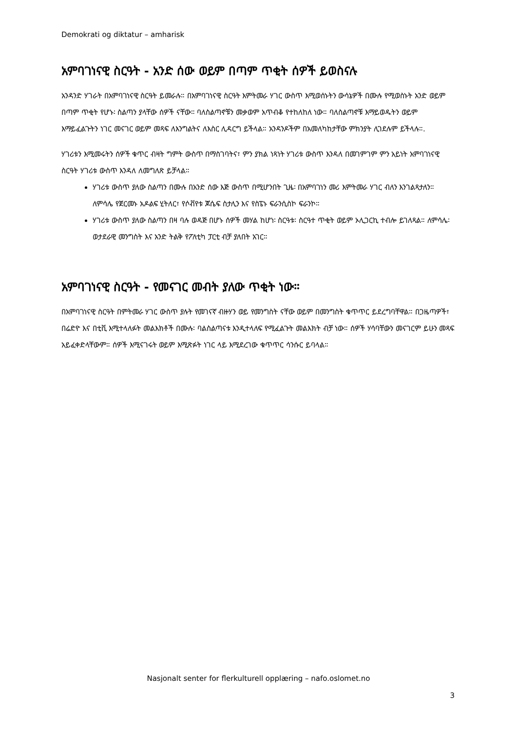Demokrati og diktatur – amharisk
አምባገነናዊ ስርዓት - አንድ ሰው ወይም በጣም ጥቂት ሰዎች ይወስናሉ
አንዳንድ ሃገራት በአምባገነናዊ ስርዓት ይመራሉ። በአምባገነናዊ ስርዓት እምትመራ ሃገር ውስጥ እሚወሰኑትን ውሳኔዎች በሙሉ የሚወስኑት አንድ ወይም በጣም ጥቂት የሆኑ፡ ስልጣን ያላቸው ሰዎች ናቸው። ባለስልጣኖቹን መቃወም አጥብቆ የተከለከለ ነው። ባለስልጣኖቹ እማይወዱትን ወይም እማይፈልጉትን ነገር መናገር ወይም መጻፍ ለእንግልትና ለእስር ሊዳርግ ይችላል። አንዳንዶችም በአመለካከታቸው ምክንያት ሊገደሉም ይችላሉ።.
ሃገሪቱን እሚመሩትን ሰዎች ቁጥር ብዛት ግምት ውስጥ በማስገባትና፣ ምን ያክል ነጻነት ሃገሪቱ ውስጥ እንዳለ በመገምገም ምን አይነት አምባገነናዊ ስርዓት ሃገሪቱ ውስጥ እንዳለ ለመግለጽ ይቻላል።
ሃገሪቱ ውስጥ ያለው ስልጣን በሙሉ በአንድ ሰው እጅ ውስጥ በሚሆንበት ጊዜ፡ በአምባገነን መሪ እምትመራ ሃገር ብለን እንገልጻታለን። ለምሳሌ የጀርመኑ አዶልፍ ሂትለር፣ የሶቭየቱ ጆሴፍ ስታሊን እና የስፔኑ ፍራንሲስኮ ፍራንኮ።
ሃገሪቱ ውስጥ ያለው ስልጣን በዛ ባሉ ወዳጅ በሆኑ ሰዎች መሃል ከሆነ፡ ስርዓቱ፡ ስርዓተ ጥቂት ወይም ኦሊጋርኪ ተብሎ ይገለጻል። ለምሳሌ፡ ወታደራዊ መንግስት እና አንድ ትልቅ የፖለቲካ ፓርቲ ብቻ ያለበት አገር።
አምባገነናዊ ስርዓት - የመናገር መብት ያለው ጥቂት ነው።
በአምባገነናዊ ስርዓት በምትመራ ሃገር ውስጥ ያሉት የመገናኛ ብዙሃን ወይ የመንግስት ናቸው ወይም በመንግስት ቁጥጥር ይደረግባቸዋል። በጋዜጣዎች፣ በሬድዮ እና በቲቪ እሚተላለፉት መልእክቶች በሙሉ፡ ባልስልጣናቱ እንዲተላለፍ የሚፈልጉት መልእክት ብቻ ነው። ሰዎች ሃሳባቸውን መናገርም ይሁን መጻፍ አይፈቀድላቸውም። ሰዎች እሚናገሩት ወይም እሚጽፉት ነገር ላይ እሚደረገው ቁጥጥር ሳንሱር ይባላል።
Nasjonalt senter for flerkulturell opplæring – nafo.oslomet.no
3